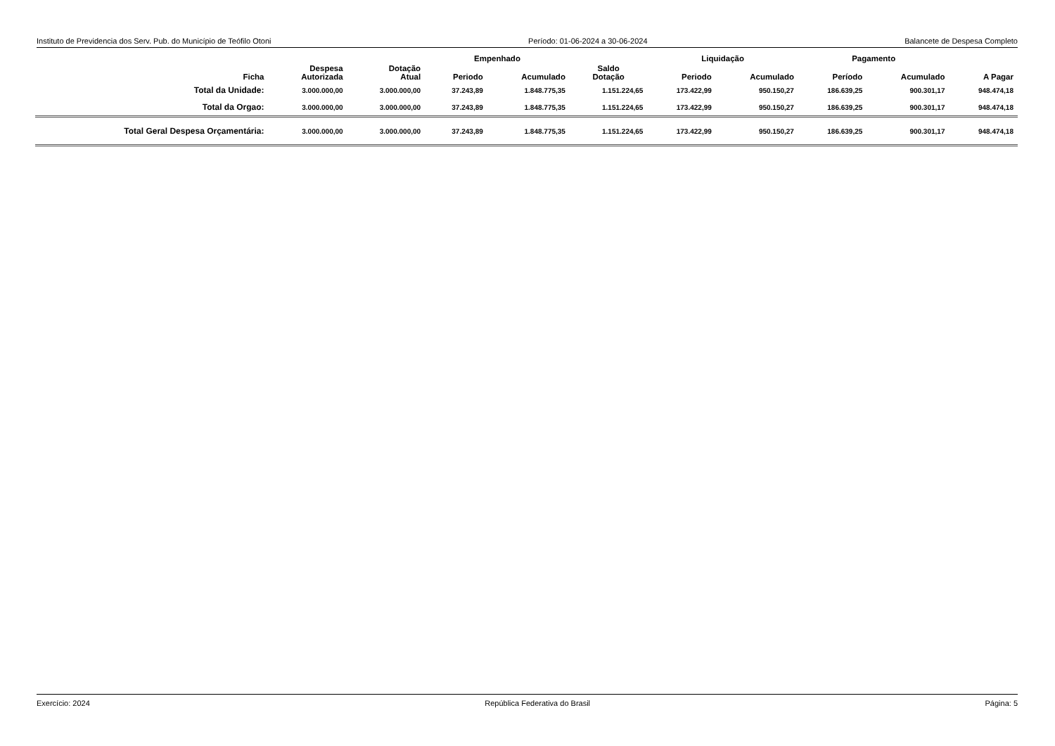Instituto de Previdencia dos Serv. Pub. do Município de Teófilo Otoni Período: 01-06-2024 a 30-06-2024 Balancete de Despesa Completo
| | | | Empenhado | | | Liquidação | | Pagamento | | |
| --- | --- | --- | --- | --- | --- | --- | --- | --- | --- | --- |
| Ficha | Despesa Autorizada | Dotação Atual | Periodo | Acumulado | Saldo Dotação | Periodo | Acumulado | Período | Acumulado | A Pagar |
| Total da Unidade: | 3.000.000,00 | 3.000.000,00 | 37.243,89 | 1.848.775,35 | 1.151.224,65 | 173.422,99 | 950.150,27 | 186.639,25 | 900.301,17 | 948.474,18 |
| Total da Orgao: | 3.000.000,00 | 3.000.000,00 | 37.243,89 | 1.848.775,35 | 1.151.224,65 | 173.422,99 | 950.150,27 | 186.639,25 | 900.301,17 | 948.474,18 |
| Total Geral Despesa Orçamentária: | 3.000.000,00 | 3.000.000,00 | 37.243,89 | 1.848.775,35 | 1.151.224,65 | 173.422,99 | 950.150,27 | 186.639,25 | 900.301,17 | 948.474,18 |
Exercício: 2024 República Federativa do Brasil Página: 5